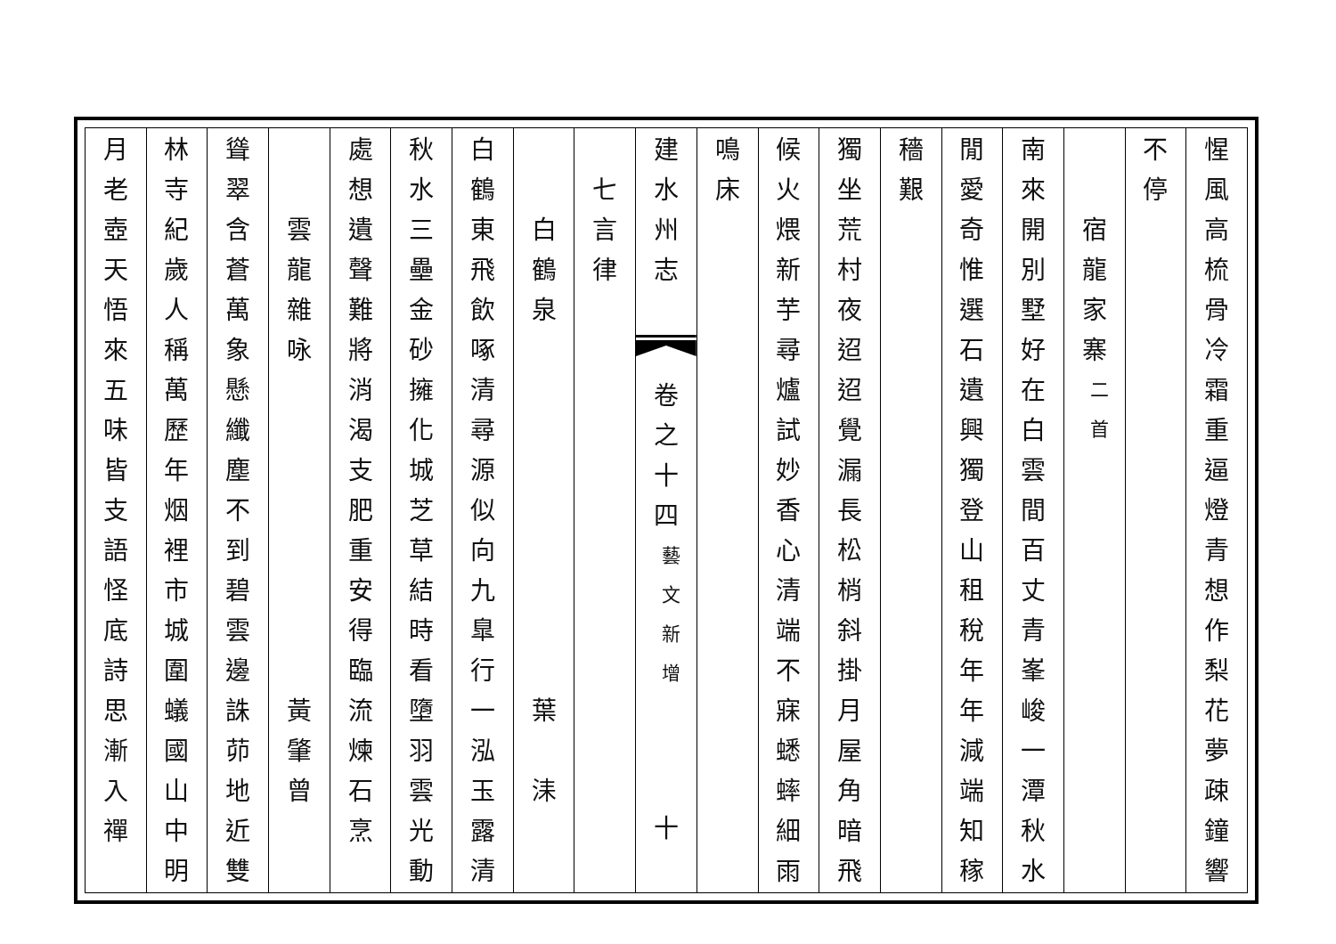惺風高梳骨冷霜重逼燈青想作梨花夢疎鐘響
不停
宿龍家寨
二首
南來開別墅好在白雲間百丈青峯峻一潭秋水
閒愛奇惟選石遺興獨登山租稅年年減端知稼
穡艱 獨坐荒村夜迢迢覺漏長松梢斜掛月屋角暗飛
候火煨新芋尋爐試妙香心清端不寐蟋蟀細雨
鳴床 建水州志
卷之十四
藝文新增
十
七言律
白鶴泉
葉
洡
白鶴東飛飲啄清尋源似向九臯行一泓玉露清
秋水三壘金砂擁化城芝草結時看墮羽雲光動
處想遺聲難將消渴支肥重安得臨流煉石烹
雲龍雜咏
黃肇曾
聳翠含蒼萬象懸纖塵不到碧雲邊誅茆地近雙
林寺紀歲人稱萬歷年烟裡市城圍蟻國山中明
月老壺天悟來五味皆支語怪底詩思漸入禪